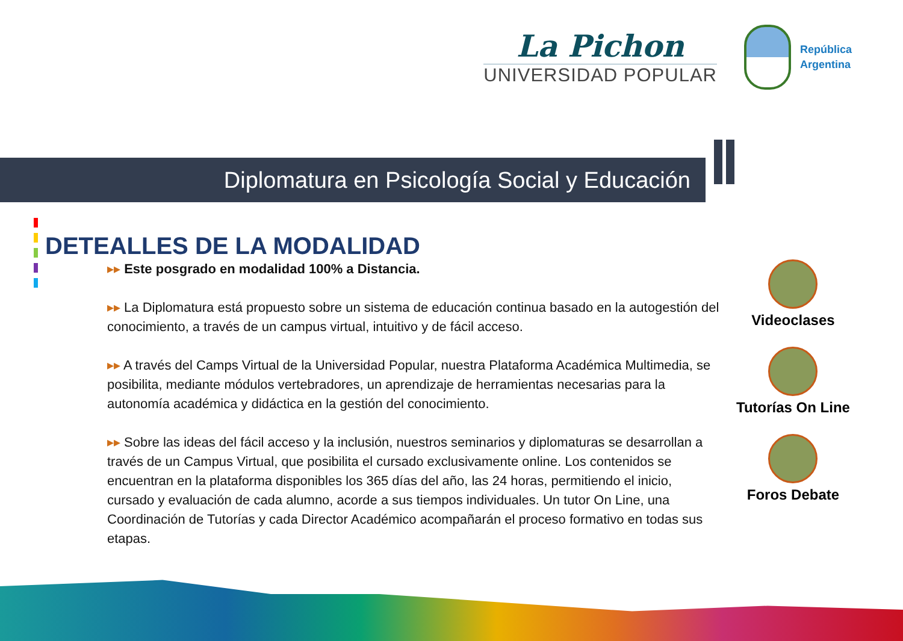La Pichon
UNIVERSIDAD POPULAR
República
Argentina
Diplomatura en Psicología Social y Educación
DETEALLES DE LA MODALIDAD
▸▸ Este posgrado en modalidad 100% a Distancia.
▸▸ La Diplomatura está propuesto sobre un sistema de educación continua basado en la autogestión del conocimiento, a través de un campus virtual, intuitivo y de fácil acceso.
▸▸ A través del Camps Virtual de la Universidad Popular, nuestra Plataforma Académica Multimedia, se posibilita, mediante módulos vertebradores, un aprendizaje de herramientas necesarias para la autonomía académica y didáctica en la gestión del conocimiento.
▸▸ Sobre las ideas del fácil acceso y la inclusión, nuestros seminarios y diplomaturas se desarrollan a través de un Campus Virtual, que posibilita el cursado exclusivamente online. Los contenidos se encuentran en la plataforma disponibles los 365 días del año, las 24 horas, permitiendo el inicio, cursado y evaluación de cada alumno, acorde a sus tiempos individuales. Un tutor On Line, una Coordinación de Tutorías y cada Director Académico acompañarán el proceso formativo en todas sus etapas.
Videoclases
Tutorías On Line
Foros Debate